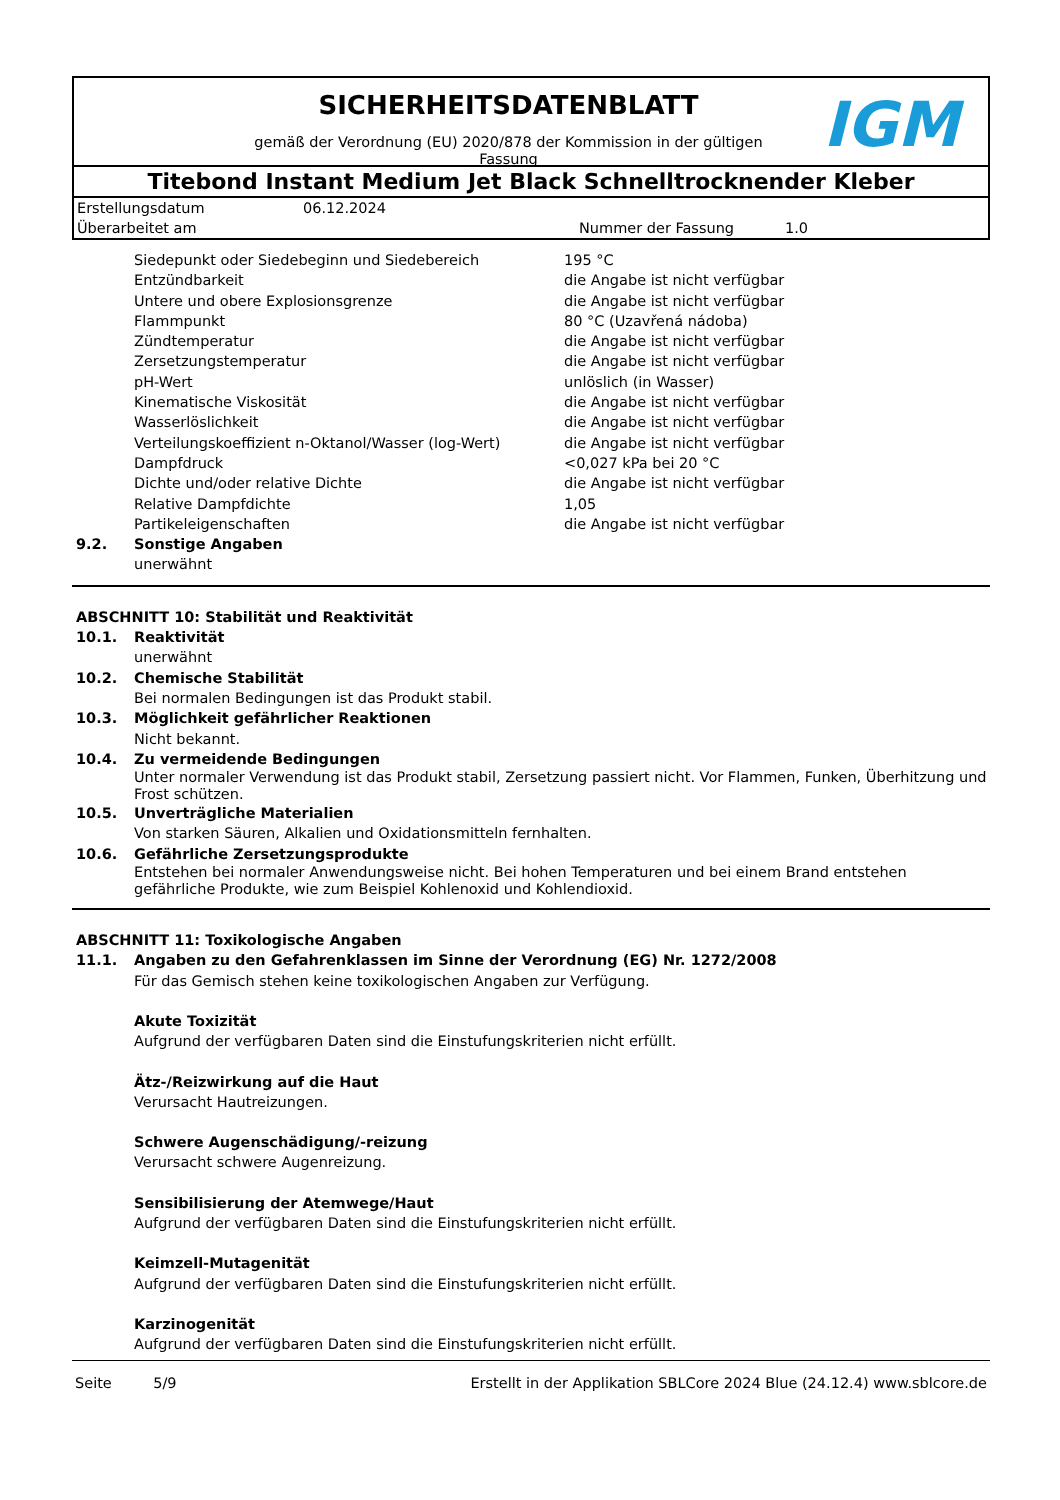SICHERHEITSDATENBLATT
gemäß der Verordnung (EU) 2020/878 der Kommission in der gültigen
Fassung
IGM
Titebond Instant Medium Jet Black Schnelltrocknender Kleber
| Erstellungsdatum | 06.12.2024 | | |
| Überarbeitet am | | Nummer der Fassung | 1.0 |
| Siedepunkt oder Siedebeginn und Siedebereich | 195 °C |
| Entzündbarkeit | die Angabe ist nicht verfügbar |
| Untere und obere Explosionsgrenze | die Angabe ist nicht verfügbar |
| Flammpunkt | 80 °C (Uzavřená nádoba) |
| Zündtemperatur | die Angabe ist nicht verfügbar |
| Zersetzungstemperatur | die Angabe ist nicht verfügbar |
| pH-Wert | unlöslich (in Wasser) |
| Kinematische Viskosität | die Angabe ist nicht verfügbar |
| Wasserlöslichkeit | die Angabe ist nicht verfügbar |
| Verteilungskoeffizient n-Oktanol/Wasser (log-Wert) | die Angabe ist nicht verfügbar |
| Dampfdruck | <0,027 kPa bei 20 °C |
| Dichte und/oder relative Dichte | die Angabe ist nicht verfügbar |
| Relative Dampfdichte | 1,05 |
| Partikeleigenschaften | die Angabe ist nicht verfügbar |
9.2. Sonstige Angaben
unerwähnt
ABSCHNITT 10: Stabilität und Reaktivität
10.1. Reaktivität
unerwähnt
10.2. Chemische Stabilität
Bei normalen Bedingungen ist das Produkt stabil.
10.3. Möglichkeit gefährlicher Reaktionen
Nicht bekannt.
10.4. Zu vermeidende Bedingungen
Unter normaler Verwendung ist das Produkt stabil, Zersetzung passiert nicht. Vor Flammen, Funken, Überhitzung und Frost schützen.
10.5. Unverträgliche Materialien
Von starken Säuren, Alkalien und Oxidationsmitteln fernhalten.
10.6. Gefährliche Zersetzungsprodukte
Entstehen bei normaler Anwendungsweise nicht. Bei hohen Temperaturen und bei einem Brand entstehen gefährliche Produkte, wie zum Beispiel Kohlenoxid und Kohlendioxid.
ABSCHNITT 11: Toxikologische Angaben
11.1. Angaben zu den Gefahrenklassen im Sinne der Verordnung (EG) Nr. 1272/2008
Für das Gemisch stehen keine toxikologischen Angaben zur Verfügung.
Akute Toxizität
Aufgrund der verfügbaren Daten sind die Einstufungskriterien nicht erfüllt.
Ätz-/Reizwirkung auf die Haut
Verursacht Hautreizungen.
Schwere Augenschädigung/-reizung
Verursacht schwere Augenreizung.
Sensibilisierung der Atemwege/Haut
Aufgrund der verfügbaren Daten sind die Einstufungskriterien nicht erfüllt.
Keimzell-Mutagenität
Aufgrund der verfügbaren Daten sind die Einstufungskriterien nicht erfüllt.
Karzinogenität
Aufgrund der verfügbaren Daten sind die Einstufungskriterien nicht erfüllt.
Seite 5/9 Erstellt in der Applikation SBLCore 2024 Blue (24.12.4) www.sblcore.de